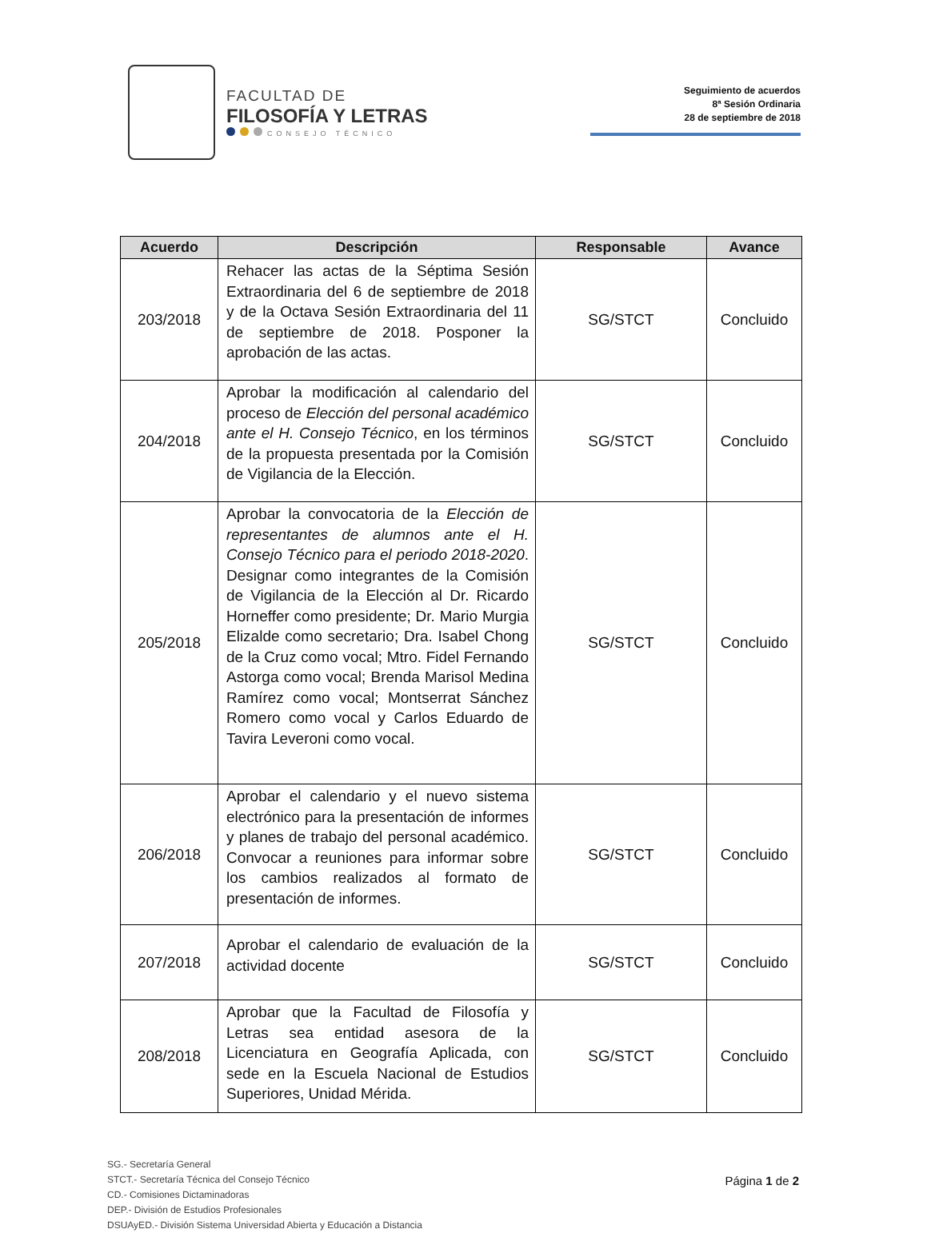FACULTAD DE
FILOSOFÍA Y LETRAS
CONSEJO TÉCNICO
Seguimiento de acuerdos
8ª Sesión Ordinaria
28 de septiembre de 2018
| Acuerdo | Descripción | Responsable | Avance |
| --- | --- | --- | --- |
| 203/2018 | Rehacer las actas de la Séptima Sesión Extraordinaria del 6 de septiembre de 2018 y de la Octava Sesión Extraordinaria del 11 de septiembre de 2018. Posponer la aprobación de las actas. | SG/STCT | Concluido |
| 204/2018 | Aprobar la modificación al calendario del proceso de Elección del personal académico ante el H. Consejo Técnico , en los términos de la propuesta presentada por la Comisión de Vigilancia de la Elección. | SG/STCT | Concluido |
| 205/2018 | Aprobar la convocatoria de la Elección de representantes de alumnos ante el H. Consejo Técnico para el periodo 2018-2020 . Designar como integrantes de la Comisión de Vigilancia de la Elección al Dr. Ricardo Horneffer como presidente; Dr. Mario Murgia Elizalde como secretario; Dra. Isabel Chong de la Cruz como vocal; Mtro. Fidel Fernando Astorga como vocal; Brenda Marisol Medina Ramírez como vocal; Montserrat Sánchez Romero como vocal y Carlos Eduardo de Tavira Leveroni como vocal. | SG/STCT | Concluido |
| 206/2018 | Aprobar el calendario y el nuevo sistema electrónico para la presentación de informes y planes de trabajo del personal académico. Convocar a reuniones para informar sobre los cambios realizados al formato de presentación de informes. | SG/STCT | Concluido |
| 207/2018 | Aprobar el calendario de evaluación de la actividad docente | SG/STCT | Concluido |
| 208/2018 | Aprobar que la Facultad de Filosofía y Letras sea entidad asesora de la Licenciatura en Geografía Aplicada, con sede en la Escuela Nacional de Estudios Superiores, Unidad Mérida. | SG/STCT | Concluido |
SG.- Secretaría General
STCT.- Secretaría Técnica del Consejo Técnico
CD.- Comisiones Dictaminadoras
DEP.- División de Estudios Profesionales
DSUAyED.- División Sistema Universidad Abierta y Educación a Distancia
Página 1 de 2